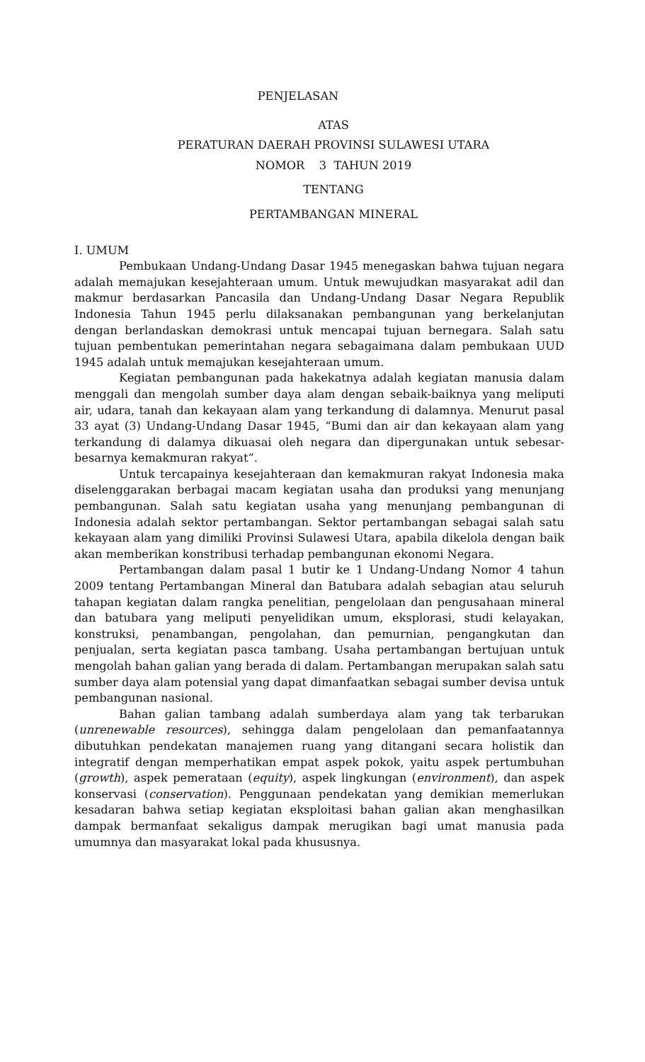PENJELASAN
ATAS
PERATURAN DAERAH PROVINSI SULAWESI UTARA
NOMOR 3 TAHUN 2019
TENTANG
PERTAMBANGAN MINERAL
I. UMUM
Pembukaan Undang-Undang Dasar 1945 menegaskan bahwa tujuan negara adalah memajukan kesejahteraan umum. Untuk mewujudkan masyarakat adil dan makmur berdasarkan Pancasila dan Undang-Undang Dasar Negara Republik Indonesia Tahun 1945 perlu dilaksanakan pembangunan yang berkelanjutan dengan berlandaskan demokrasi untuk mencapai tujuan bernegara. Salah satu tujuan pembentukan pemerintahan negara sebagaimana dalam pembukaan UUD 1945 adalah untuk memajukan kesejahteraan umum.
Kegiatan pembangunan pada hakekatnya adalah kegiatan manusia dalam menggali dan mengolah sumber daya alam dengan sebaik-baiknya yang meliputi air, udara, tanah dan kekayaan alam yang terkandung di dalamnya. Menurut pasal 33 ayat (3) Undang-Undang Dasar 1945, “Bumi dan air dan kekayaan alam yang terkandung di dalamya dikuasai oleh negara dan dipergunakan untuk sebesar-besarnya kemakmuran rakyat”.
Untuk tercapainya kesejahteraan dan kemakmuran rakyat Indonesia maka diselenggarakan berbagai macam kegiatan usaha dan produksi yang menunjang pembangunan. Salah satu kegiatan usaha yang menunjang pembangunan di Indonesia adalah sektor pertambangan. Sektor pertambangan sebagai salah satu kekayaan alam yang dimiliki Provinsi Sulawesi Utara, apabila dikelola dengan baik akan memberikan konstribusi terhadap pembangunan ekonomi Negara.
Pertambangan dalam pasal 1 butir ke 1 Undang-Undang Nomor 4 tahun 2009 tentang Pertambangan Mineral dan Batubara adalah sebagian atau seluruh tahapan kegiatan dalam rangka penelitian, pengelolaan dan pengusahaan mineral dan batubara yang meliputi penyelidikan umum, eksplorasi, studi kelayakan, konstruksi, penambangan, pengolahan, dan pemurnian, pengangkutan dan penjualan, serta kegiatan pasca tambang. Usaha pertambangan bertujuan untuk mengolah bahan galian yang berada di dalam. Pertambangan merupakan salah satu sumber daya alam potensial yang dapat dimanfaatkan sebagai sumber devisa untuk pembangunan nasional.
Bahan galian tambang adalah sumberdaya alam yang tak terbarukan (unrenewable resources), sehingga dalam pengelolaan dan pemanfaatannya dibutuhkan pendekatan manajemen ruang yang ditangani secara holistik dan integratif dengan memperhatikan empat aspek pokok, yaitu aspek pertumbuhan (growth), aspek pemerataan (equity), aspek lingkungan (environment), dan aspek konservasi (conservation). Penggunaan pendekatan yang demikian memerlukan kesadaran bahwa setiap kegiatan eksploitasi bahan galian akan menghasilkan dampak bermanfaat sekaligus dampak merugikan bagi umat manusia pada umumnya dan masyarakat lokal pada khususnya.